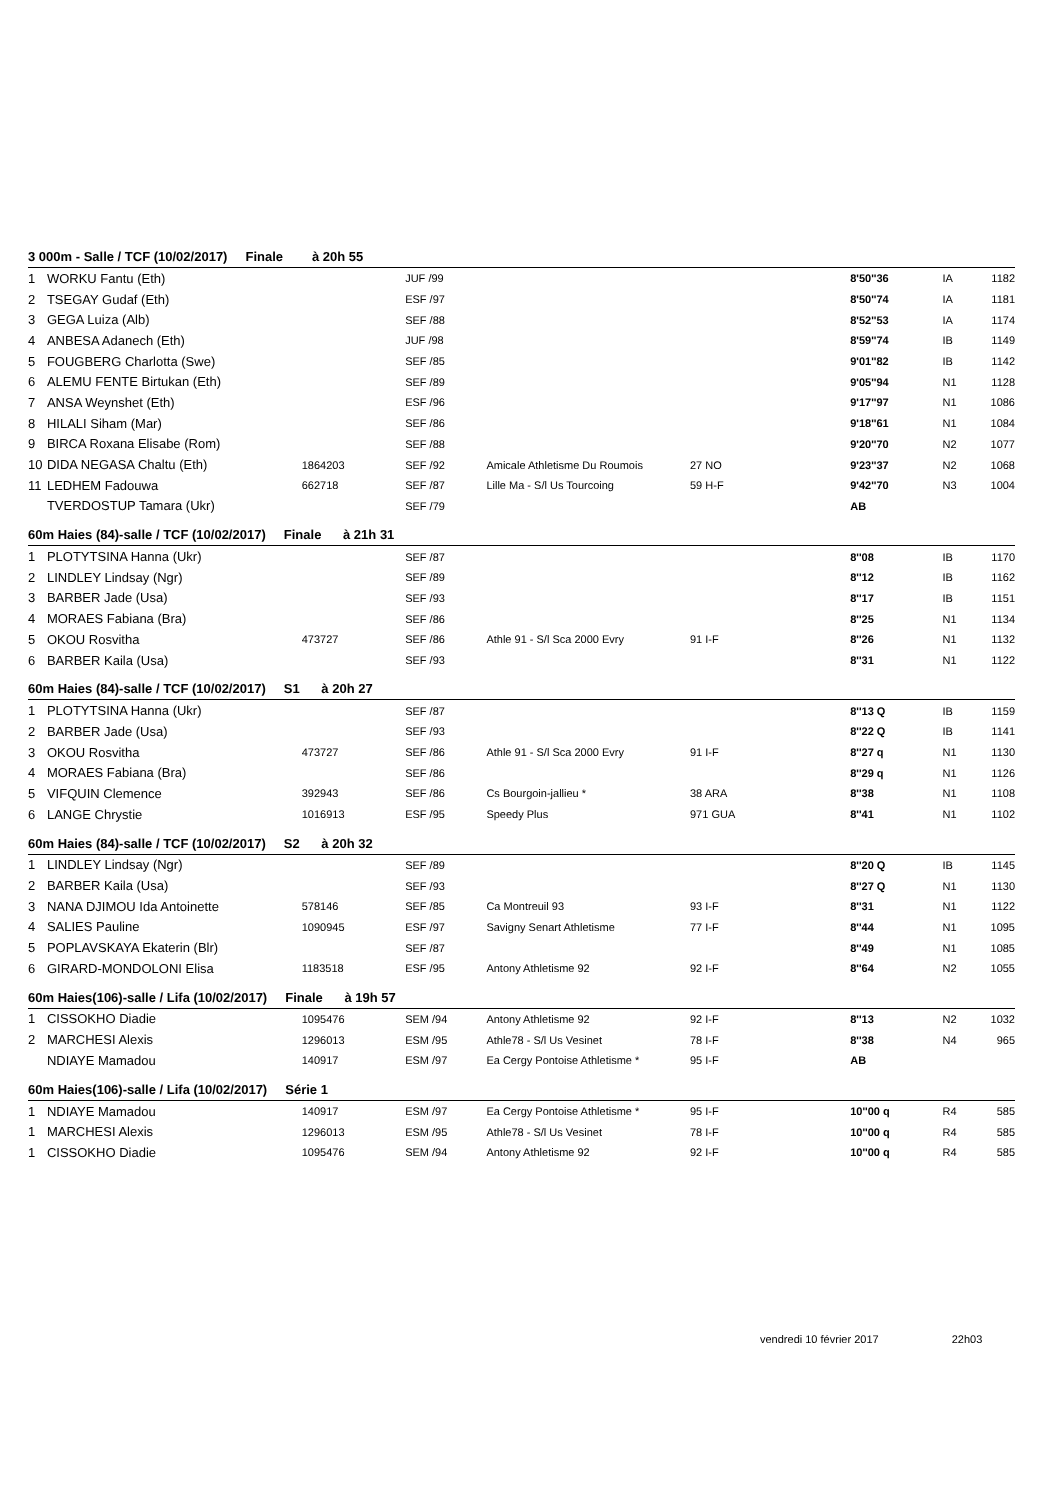| 3 000m - Salle / TCF (10/02/2017) Finale à 20h 55 | | | | | | | | |
| 1 | WORKU Fantu (Eth) | | JUF /99 | | | 8'50''36 | IA | 1182 |
| 2 | TSEGAY Gudaf (Eth) | | ESF /97 | | | 8'50''74 | IA | 1181 |
| 3 | GEGA Luiza (Alb) | | SEF /88 | | | 8'52''53 | IA | 1174 |
| 4 | ANBESA Adanech (Eth) | | JUF /98 | | | 8'59''74 | IB | 1149 |
| 5 | FOUGBERG Charlotta (Swe) | | SEF /85 | | | 9'01''82 | IB | 1142 |
| 6 | ALEMU FENTE Birtukan (Eth) | | SEF /89 | | | 9'05''94 | N1 | 1128 |
| 7 | ANSA Weynshet (Eth) | | ESF /96 | | | 9'17''97 | N1 | 1086 |
| 8 | HILALI Siham (Mar) | | SEF /86 | | | 9'18''61 | N1 | 1084 |
| 9 | BIRCA Roxana Elisabe (Rom) | | SEF /88 | | | 9'20''70 | N2 | 1077 |
| 10 | DIDA NEGASA Chaltu (Eth) | 1864203 | SEF /92 | Amicale Athletisme Du Roumois | 27 NO | 9'23''37 | N2 | 1068 |
| 11 | LEDHEM Fadouwa | 662718 | SEF /87 | Lille Ma - S/l Us Tourcoing | 59 H-F | 9'42''70 | N3 | 1004 |
| | TVERDOSTUP Tamara (Ukr) | | SEF /79 | | | AB | | |
| 60m Haies (84)-salle / TCF (10/02/2017) Finale à 21h 31 | | | | | | | | |
| 1 | PLOTYTSINA Hanna (Ukr) | | SEF /87 | | | 8''08 | IB | 1170 |
| 2 | LINDLEY Lindsay (Ngr) | | SEF /89 | | | 8''12 | IB | 1162 |
| 3 | BARBER Jade (Usa) | | SEF /93 | | | 8''17 | IB | 1151 |
| 4 | MORAES Fabiana (Bra) | | SEF /86 | | | 8''25 | N1 | 1134 |
| 5 | OKOU Rosvitha | 473727 | SEF /86 | Athle 91 - S/l Sca 2000 Evry | 91 I-F | 8''26 | N1 | 1132 |
| 6 | BARBER Kaila (Usa) | | SEF /93 | | | 8''31 | N1 | 1122 |
| 60m Haies (84)-salle / TCF (10/02/2017) S1 à 20h 27 | | | | | | | | |
| 1 | PLOTYTSINA Hanna (Ukr) | | SEF /87 | | | 8''13 Q | IB | 1159 |
| 2 | BARBER Jade (Usa) | | SEF /93 | | | 8''22 Q | IB | 1141 |
| 3 | OKOU Rosvitha | 473727 | SEF /86 | Athle 91 - S/l Sca 2000 Evry | 91 I-F | 8''27 q | N1 | 1130 |
| 4 | MORAES Fabiana (Bra) | | SEF /86 | | | 8''29 q | N1 | 1126 |
| 5 | VIFQUIN Clemence | 392943 | SEF /86 | Cs Bourgoin-jallieu * | 38 ARA | 8''38 | N1 | 1108 |
| 6 | LANGE Chrystie | 1016913 | ESF /95 | Speedy Plus | 971 GUA | 8''41 | N1 | 1102 |
| 60m Haies (84)-salle / TCF (10/02/2017) S2 à 20h 32 | | | | | | | | |
| 1 | LINDLEY Lindsay (Ngr) | | SEF /89 | | | 8''20 Q | IB | 1145 |
| 2 | BARBER Kaila (Usa) | | SEF /93 | | | 8''27 Q | N1 | 1130 |
| 3 | NANA DJIMOU Ida Antoinette | 578146 | SEF /85 | Ca Montreuil 93 | 93 I-F | 8''31 | N1 | 1122 |
| 4 | SALIES Pauline | 1090945 | ESF /97 | Savigny Senart Athletisme | 77 I-F | 8''44 | N1 | 1095 |
| 5 | POPLAVSKAYA Ekaterin (Blr) | | SEF /87 | | | 8''49 | N1 | 1085 |
| 6 | GIRARD-MONDOLONI Elisa | 1183518 | ESF /95 | Antony Athletisme 92 | 92 I-F | 8''64 | N2 | 1055 |
| 60m Haies(106)-salle / Lifa (10/02/2017) Finale à 19h 57 | | | | | | | | |
| 1 | CISSOKHO Diadie | 1095476 | SEM /94 | Antony Athletisme 92 | 92 I-F | 8''13 | N2 | 1032 |
| 2 | MARCHESI Alexis | 1296013 | ESM /95 | Athle78 - S/l Us Vesinet | 78 I-F | 8''38 | N4 | 965 |
| | NDIAYE Mamadou | 140917 | ESM /97 | Ea Cergy Pontoise Athletisme * | 95 I-F | AB | | |
| 60m Haies(106)-salle / Lifa (10/02/2017) Série 1 | | | | | | | | |
| 1 | NDIAYE Mamadou | 140917 | ESM /97 | Ea Cergy Pontoise Athletisme * | 95 I-F | 10''00 q | R4 | 585 |
| 1 | MARCHESI Alexis | 1296013 | ESM /95 | Athle78 - S/l Us Vesinet | 78 I-F | 10''00 q | R4 | 585 |
| 1 | CISSOKHO Diadie | 1095476 | SEM /94 | Antony Athletisme 92 | 92 I-F | 10''00 q | R4 | 585 |
vendredi 10 février 2017 22h03